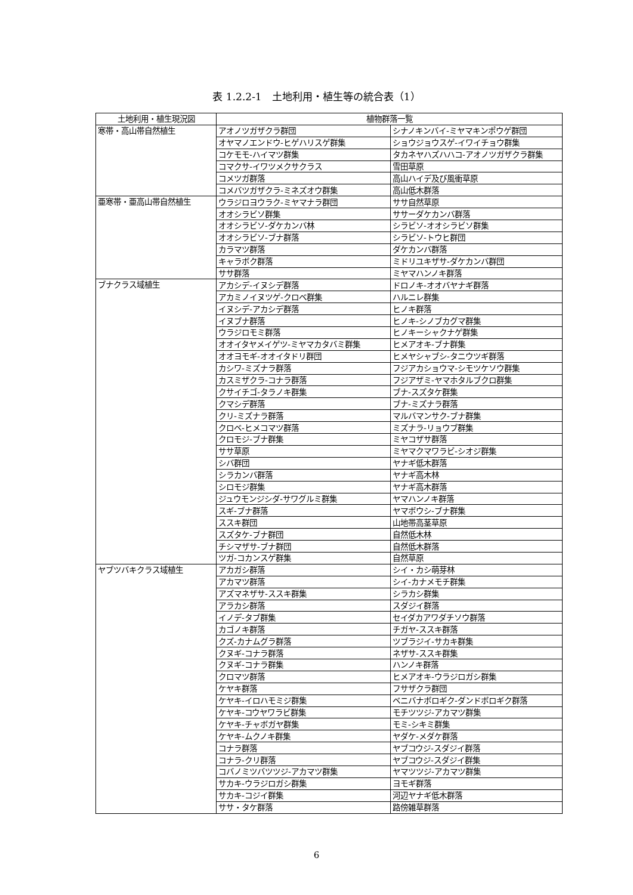表 1.2.2-1　土地利用・植生等の統合表（1）
| 土地利用・植生現況図 | 植物群落一覧 | |
| --- | --- | --- |
| 寒帯・高山帯自然植生 | アオノツガザクラ群団 | シナノキンバイ-ミヤマキンポウゲ群団 |
| | オヤマノエンドウ-ヒゲハリスゲ群集 | ショウジョウスゲ-イワイチョウ群集 |
| | コケモモ-ハイマツ群集 | タカネヤハズハハコ-アオノツガザクラ群集 |
| | コマクサ-イワツメクサクラス | 雪田草原 |
| | コメツガ群落 | 高山ハイデ及び風衝草原 |
| | コメバツガザクラ-ミネズオウ群集 | 高山低木群落 |
| 亜寒帯・亜高山帯自然植生 | ウラジロヨウラク-ミヤマナラ群団 | ササ自然草原 |
| | オオシラビソ群集 | ササーダケカンバ群落 |
| | オオシラビソ-ダケカンバ林 | シラビソ-オオシラビソ群集 |
| | オオシラビソ-ブナ群落 | シラビソ-トウヒ群団 |
| | カラマツ群落 | ダケカンバ群落 |
| | キャラボク群落 | ミドリユキザサ-ダケカンバ群団 |
| | ササ群落 | ミヤマハンノキ群落 |
| ブナクラス域植生 | アカシデ-イヌシデ群落 | ドロノキ-オオバヤナギ群落 |
| | アカミノイヌツゲ-クロベ群集 | ハルニレ群集 |
| | イヌシデ-アカシデ群落 | ヒノキ群落 |
| | イヌブナ群落 | ヒノキ-シノブカグマ群集 |
| | ウラジロモミ群落 | ヒノキーシャクナゲ群集 |
| | オオイタヤメイゲツ-ミヤマカタバミ群集 | ヒメアオキ-ブナ群集 |
| | オオヨモギ-オオイタドリ群団 | ヒメヤシャブシ-タニウツギ群落 |
| | カシワ-ミズナラ群落 | フジアカショウマ-シモツケソウ群集 |
| | カスミザクラ-コナラ群落 | フジアザミ-ヤマホタルブクロ群集 |
| | クサイチゴ-タラノキ群集 | ブナ-スズタケ群集 |
| | クマシデ群落 | ブナ-ミズナラ群落 |
| | クリ-ミズナラ群落 | マルバマンサク-ブナ群集 |
| | クロベ-ヒメコマツ群落 | ミズナラ-リョウブ群集 |
| | クロモジ-ブナ群集 | ミヤコザサ群落 |
| | ササ草原 | ミヤマクマワラビ-シオジ群集 |
| | シバ群団 | ヤナギ低木群落 |
| | シラカンバ群落 | ヤナギ高木林 |
| | シロモジ群集 | ヤナギ高木群落 |
| | ジュウモンジシダ-サワグルミ群集 | ヤマハンノキ群落 |
| | スギ-ブナ群落 | ヤマボウシ-ブナ群集 |
| | ススキ群団 | 山地帯高茎草原 |
| | スズタケ-ブナ群団 | 自然低木林 |
| | チシマザサ-ブナ群団 | 自然低木群落 |
| | ツガ-コカンスゲ群集 | 自然草原 |
| ヤブツバキクラス域植生 | アカガシ群落 | シイ・カシ萌芽林 |
| | アカマツ群落 | シイ-カナメモチ群集 |
| | アズマネザサ-ススキ群集 | シラカシ群集 |
| | アラカシ群落 | スダジイ群落 |
| | イノデ-タブ群集 | セイダカアワダチソウ群落 |
| | カゴノキ群落 | チガヤ-ススキ群落 |
| | クズ-カナムグラ群落 | ツブラジイ-サカキ群集 |
| | クヌギ-コナラ群落 | ネザサ-ススキ群集 |
| | クヌギ-コナラ群集 | ハンノキ群落 |
| | クロマツ群落 | ヒメアオキ-ウラジロガシ群集 |
| | ケヤキ群落 | フサザクラ群団 |
| | ケヤキ-イロハモミジ群集 | ベニバナボロギク-ダンドボロギク群落 |
| | ケヤキ-コウヤワラビ群集 | モチツツジ-アカマツ群集 |
| | ケヤキ-チャボガヤ群集 | モミ-シキミ群集 |
| | ケヤキ-ムクノキ群集 | ヤダケ-メダケ群落 |
| | コナラ群落 | ヤブコウジ-スダジイ群落 |
| | コナラ-クリ群落 | ヤブコウジ-スダジイ群集 |
| | コバノミツバツツジ-アカマツ群集 | ヤマツツジ-アカマツ群集 |
| | サカキ-ウラジロガシ群集 | ヨモギ群落 |
| | サカキ-コジイ群集 | 河辺ヤナギ低木群落 |
| | ササ・タケ群落 | 路傍雑草群落 |
6